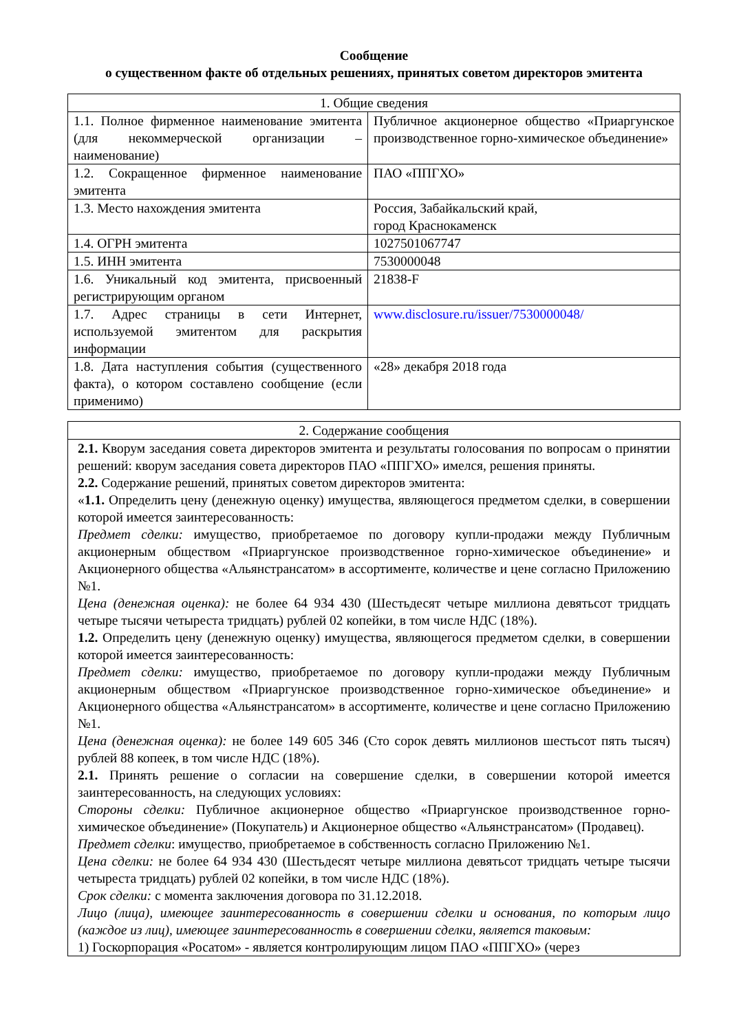Сообщение
о существенном факте об отдельных решениях, принятых советом директоров эмитента
| 1. Общие сведения | |
| 1.1. Полное фирменное наименование эмитента (для некоммерческой организации – наименование) | Публичное акционерное общество «Приаргунское производственное горно-химическое объединение» |
| 1.2. Сокращенное фирменное наименование эмитента | ПАО «ППГХО» |
| 1.3. Место нахождения эмитента | Россия, Забайкальский край, город Краснокаменск |
| 1.4. ОГРН эмитента | 1027501067747 |
| 1.5. ИНН эмитента | 7530000048 |
| 1.6. Уникальный код эмитента, присвоенный регистрирующим органом | 21838-F |
| 1.7. Адрес страницы в сети Интернет, используемой эмитентом для раскрытия информации | www.disclosure.ru/issuer/7530000048/ |
| 1.8. Дата наступления события (существенного факта), о котором составлено сообщение (если применимо) | «28» декабря 2018 года |
| 2. Содержание сообщения |
| 2.1. Кворум заседания совета директоров эмитента и результаты голосования по вопросам о принятии решений: кворум заседания совета директоров ПАО «ППГХО» имелся, решения приняты. 2.2. Содержание решений, принятых советом директоров эмитента: « 1.1. Определить цену (денежную оценку) имущества, являющегося предметом сделки, в совершении которой имеется заинтересованность: Предмет сделки: имущество, приобретаемое по договору купли-продажи между Публичным акционерным обществом «Приаргунское производственное горно-химическое объединение» и Акционерного общества «Альянстрансатом» в ассортименте, количестве и цене согласно Приложению №1. Цена (денежная оценка): не более 64 934 430 (Шестьдесят четыре миллиона девятьсот тридцать четыре тысячи четыреста тридцать) рублей 02 копейки, в том числе НДС (18%). 1.2. Определить цену (денежную оценку) имущества, являющегося предметом сделки, в совершении которой имеется заинтересованность: Предмет сделки: имущество, приобретаемое по договору купли-продажи между Публичным акционерным обществом «Приаргунское производственное горно-химическое объединение» и Акционерного общества «Альянстрансатом» в ассортименте, количестве и цене согласно Приложению №1. Цена (денежная оценка): не более 149 605 346 (Сто сорок девять миллионов шестьсот пять тысяч) рублей 88 копеек, в том числе НДС (18%). 2.1. Принять решение о согласии на совершение сделки, в совершении которой имеется заинтересованность, на следующих условиях: Стороны сделки: Публичное акционерное общество «Приаргунское производственное горно-химическое объединение» (Покупатель) и Акционерное общество «Альянстрансатом» (Продавец). Предмет сделки : имущество, приобретаемое в собственность согласно Приложению №1. Цена сделки: не более 64 934 430 (Шестьдесят четыре миллиона девятьсот тридцать четыре тысячи четыреста тридцать) рублей 02 копейки, в том числе НДС (18%). Срок сделки: с момента заключения договора по 31.12.2018. Лицо (лица), имеющее заинтересованность в совершении сделки и основания, по которым лицо (каждое из лиц), имеющее заинтересованность в совершении сделки, является таковым: 1) Госкорпорация «Росатом» - является контролирующим лицом ПАО «ППГХО» (через |